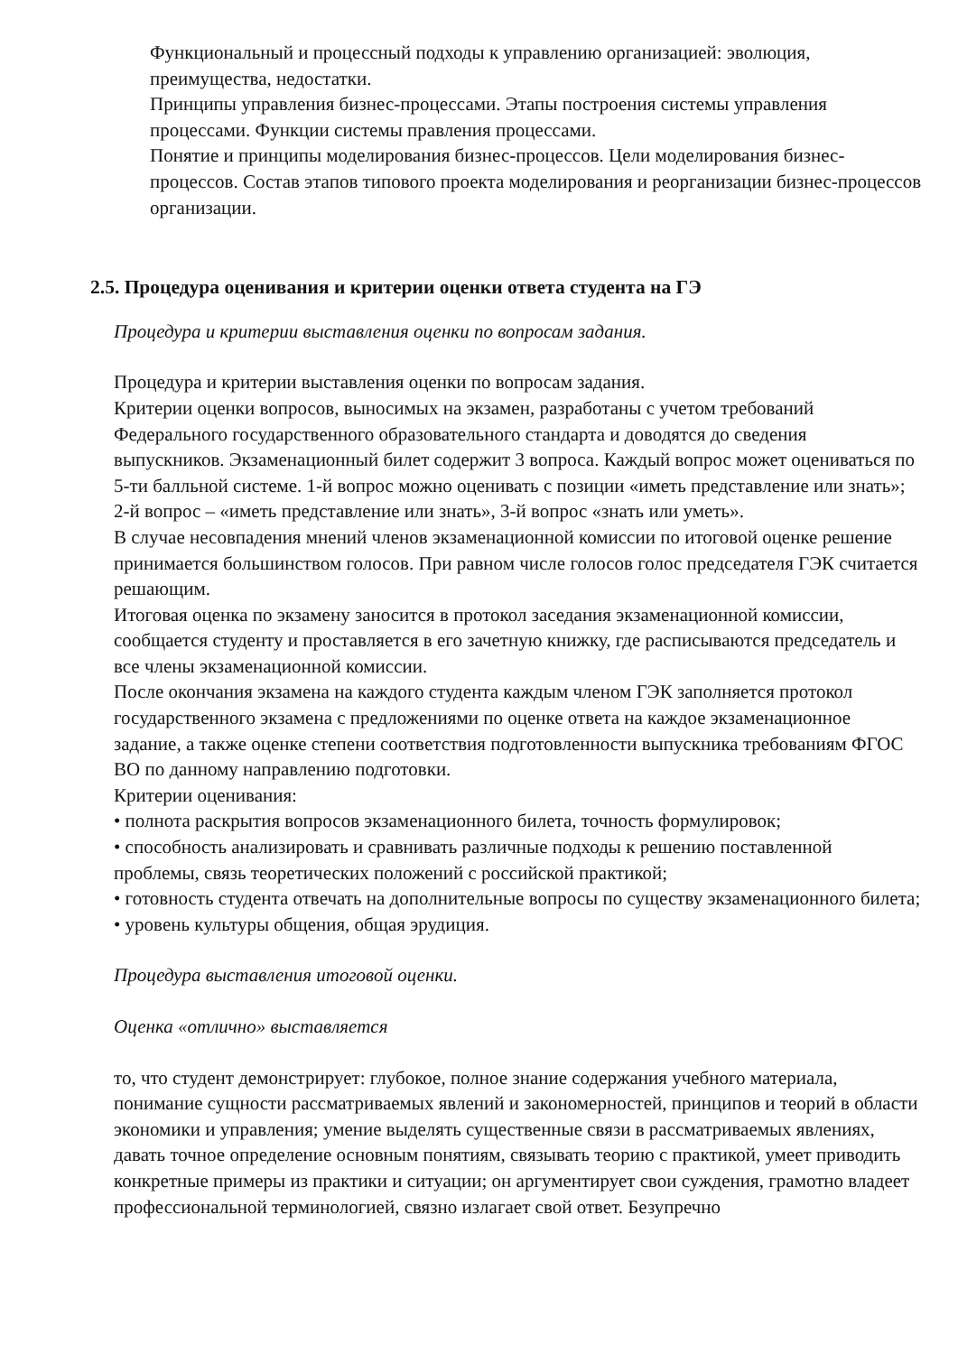Функциональный и процессный подходы к управлению организацией: эволюция, преимущества, недостатки.
Принципы управления бизнес-процессами. Этапы построения системы управления процессами. Функции системы правления процессами.
Понятие и принципы моделирования бизнес-процессов. Цели моделирования бизнес-процессов. Состав этапов типового проекта моделирования и реорганизации бизнес-процессов организации.
2.5. Процедура оценивания и критерии оценки ответа студента на ГЭ
Процедура и критерии выставления оценки по вопросам задания.
Процедура и критерии выставления оценки по вопросам задания.
Критерии оценки вопросов, выносимых на экзамен, разработаны с учетом требований Федерального государственного образовательного стандарта и доводятся до сведения выпускников. Экзаменационный билет содержит 3 вопроса. Каждый вопрос может оцениваться по 5-ти балльной системе. 1-й вопрос можно оценивать с позиции «иметь представление или знать»; 2-й вопрос – «иметь представление или знать», 3-й вопрос «знать или уметь».
В случае несовпадения мнений членов экзаменационной комиссии по итоговой оценке решение принимается большинством голосов. При равном числе голосов голос председателя ГЭК считается решающим.
Итоговая оценка по экзамену заносится в протокол заседания экзаменационной комиссии, сообщается студенту и проставляется в его зачетную книжку, где расписываются председатель и все члены экзаменационной комиссии.
После окончания экзамена на каждого студента каждым членом ГЭК заполняется протокол государственного экзамена с предложениями по оценке ответа на каждое экзаменационное задание, а также оценке степени соответствия подготовленности выпускника требованиям ФГОС ВО по данному направлению подготовки.
Критерии оценивания:
• полнота раскрытия вопросов экзаменационного билета, точность формулировок;
• способность анализировать и сравнивать различные подходы к решению поставленной проблемы, связь теоретических положений с российской практикой;
• готовность студента отвечать на дополнительные вопросы по существу экзаменационного билета;
• уровень культуры общения, общая эрудиция.
Процедура выставления итоговой оценки.
Оценка «отлично» выставляется
то, что студент демонстрирует: глубокое, полное знание содержания учебного материала, понимание сущности рассматриваемых явлений и закономерностей, принципов и теорий в области экономики и управления; умение выделять существенные связи в рассматриваемых явлениях, давать точное определение основным понятиям, связывать теорию с практикой, умеет приводить конкретные примеры из практики и ситуации; он аргументирует свои суждения, грамотно владеет профессиональной терминологией, связно излагает свой ответ. Безупречно